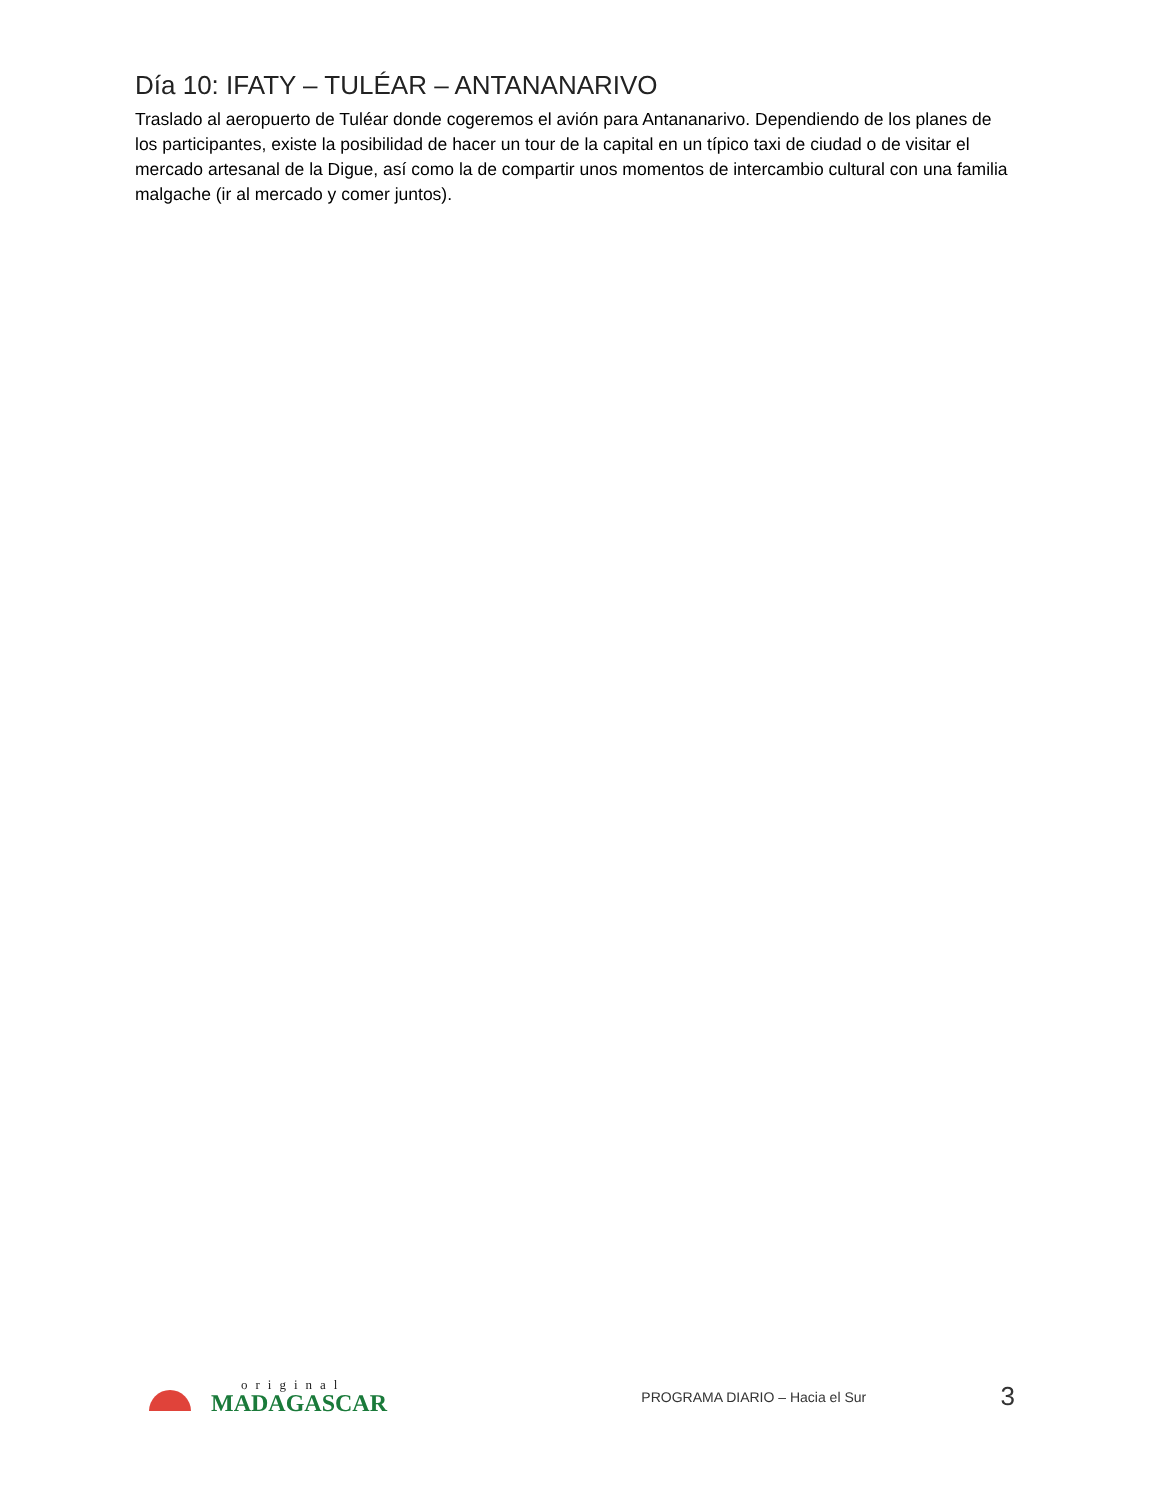Día 10: IFATY – TULÉAR – ANTANANARIVO
Traslado al aeropuerto de Tuléar donde cogeremos el avión para Antananarivo. Dependiendo de los planes de los participantes, existe la posibilidad de hacer un tour de la capital en un típico taxi de ciudad o de visitar el mercado artesanal de la Digue, así como la de compartir unos momentos de intercambio cultural con una familia malgache (ir al mercado y comer juntos).
original
MADAGASCAR
PROGRAMA DIARIO – Hacia el Sur
3